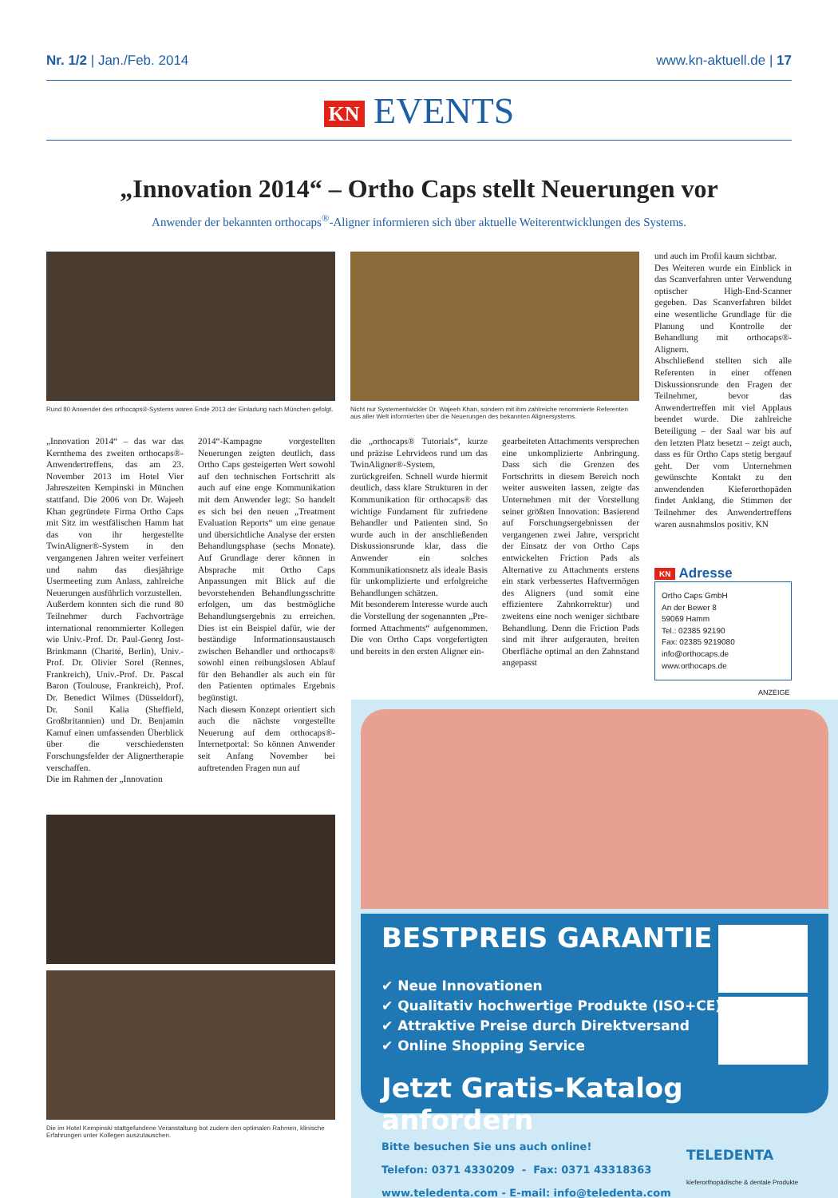Nr. 1/2 | Jan./Feb. 2014 www.kn-aktuell.de | 17
KN EVENTS
„Innovation 2014“ – Ortho Caps stellt Neuerungen vor
Anwender der bekannten orthocaps<sup>®</sup>-Aligner informieren sich über aktuelle Weiterentwicklungen des Systems.
Rund 80 Anwender des orthocaps®-Systems waren Ende 2013 der Einladung nach München gefolgt.
Nicht nur Systementwickler Dr. Wajeeh Khan, sondern mit ihm zahlreiche renommierte Referenten aus aller Welt informierten über die Neuerungen des bekannten Alignersystems.
„Innovation 2014“ – das war das Kernthema des zweiten orthocaps®-Anwendertreffens, das am 23. November 2013 im Hotel Vier Jahreszeiten Kempinski in München stattfand. Die 2006 von Dr. Wajeeh Khan gegründete Firma Ortho Caps mit Sitz im westfälischen Hamm hat das von ihr hergestellte TwinAligner®-System in den vergangenen Jahren weiter verfeinert und nahm das diesjährige Usermeeting zum Anlass, zahlreiche Neuerungen ausführlich vorzustellen.
Außerdem konnten sich die rund 80 Teilnehmer durch Fachvorträge international renommierter Kollegen wie Univ.-Prof. Dr. Paul-Georg Jost-Brinkmann (Charité, Berlin), Univ.-Prof. Dr. Olivier Sorel (Rennes, Frankreich), Univ.-Prof. Dr. Pascal Baron (Toulouse, Frankreich), Prof. Dr. Benedict Wilmes (Düsseldorf), Dr. Sonil Kalia (Sheffield, Großbritannien) und Dr. Benjamin Kamuf einen umfassenden Überblick über die verschiedensten Forschungsfelder der Alignertherapie verschaffen.
Die im Rahmen der „Innovation
2014“-Kampagne vorgestellten Neuerungen zeigten deutlich, dass Ortho Caps gesteigerten Wert sowohl auf den technischen Fortschritt als auch auf eine enge Kommunikation mit dem Anwender legt: So handelt es sich bei den neuen „Treatment Evaluation Reports“ um eine genaue und übersichtliche Analyse der ersten Behandlungsphase (sechs Monate). Auf Grundlage derer können in Absprache mit Ortho Caps Anpassungen mit Blick auf die bevorstehenden Behandlungsschritte erfolgen, um das bestmögliche Behandlungsergebnis zu erreichen. Dies ist ein Beispiel dafür, wie der beständige Informationsaustausch zwischen Behandler und orthocaps® sowohl einen reibungslosen Ablauf für den Behandler als auch ein für den Patienten optimales Ergebnis begünstigt.
Nach diesem Konzept orientiert sich auch die nächste vorgestellte Neuerung auf dem orthocaps®-Internetportal: So können Anwender seit Anfang November bei auftretenden Fragen nun auf
die „orthocaps® Tutorials“, kurze und präzise Lehrvideos rund um das TwinAligner®-System, zurückgreifen. Schnell wurde hiermit deutlich, dass klare Strukturen in der Kommunikation für orthocaps® das wichtige Fundament für zufriedene Behandler und Patienten sind. So wurde auch in der anschließenden Diskussionsrunde klar, dass die Anwender ein solches Kommunikationsnetz als ideale Basis für unkomplizierte und erfolgreiche Behandlungen schätzen.
Mit besonderem Interesse wurde auch die Vorstellung der sogenannten „Pre-formed Attachments“ aufgenommen. Die von Ortho Caps vorgefertigten und bereits in den ersten Aligner ein-
gearbeiteten Attachments versprechen eine unkomplizierte Anbringung. Dass sich die Grenzen des Fortschritts in diesem Bereich noch weiter ausweiten lassen, zeigte das Unternehmen mit der Vorstellung seiner größten Innovation: Basierend auf Forschungsergebnissen der vergangenen zwei Jahre, verspricht der Einsatz der von Ortho Caps entwickelten Friction Pads als Alternative zu Attachments erstens ein stark verbessertes Haftvermögen des Aligners (und somit eine effizientere Zahnkorrektur) und zweitens eine noch weniger sichtbare Behandlung. Denn die Friction Pads sind mit ihrer aufgerauten, breiten Oberfläche optimal an den Zahnstand angepasst
und auch im Profil kaum sichtbar.
Des Weiteren wurde ein Einblick in das Scanverfahren unter Verwendung optischer High-End-Scanner gegeben. Das Scanverfahren bildet eine wesentliche Grundlage für die Planung und Kontrolle der Behandlung mit orthocaps®-Alignern.
Abschließend stellten sich alle Referenten in einer offenen Diskussionsrunde den Fragen der Teilnehmer, bevor das Anwendertreffen mit viel Applaus beendet wurde. Die zahlreiche Beteiligung – der Saal war bis auf den letzten Platz besetzt – zeigt auch, dass es für Ortho Caps stetig bergauf geht. Der vom Unternehmen gewünschte Kontakt zu den anwendenden Kieferorthopäden findet Anklang, die Stimmen der Teilnehmer des Anwendertreffens waren ausnahmslos positiv. KN
KN Adresse
Ortho Caps GmbH
An der Bewer 8
59069 Hamm
Tel.: 02385 92190
Fax: 02385 9219080
info@orthocaps.de
www.orthocaps.de
ANZEIGE
Die im Hotel Kempinski stattgefundene Veranstaltung bot zudem den optimalen Rahmen, klinische Erfahrungen unter Kollegen auszutauschen.
BESTPREIS GARANTIE
✔ Neue Innovationen
✔ Qualitativ hochwertige Produkte (ISO+CE)
✔ Attraktive Preise durch Direktversand
✔ Online Shopping Service
Jetzt Gratis-Katalog anfordern
Bitte besuchen Sie uns auch online!
Telefon: 0371 4330209 - Fax: 0371 43318363
www.teledenta.com - E-mail: info@teledenta.com
TELEDENTA
kieferorthopädische & dentale Produkte